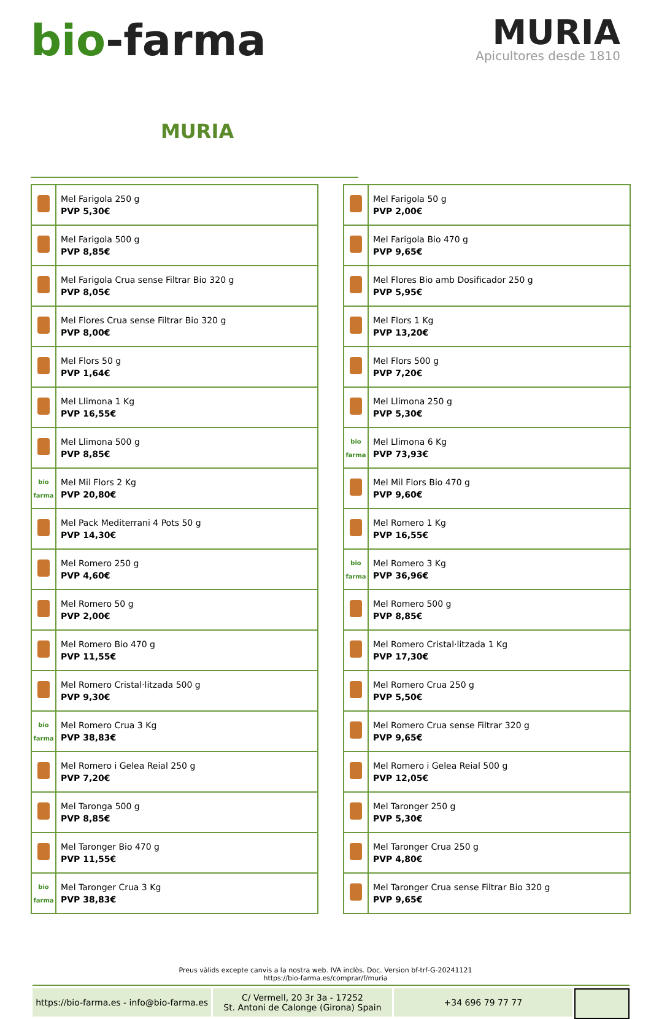bio-farma
MURIA
Apicultores desde 1810
MURIA
| | Mel Farigola 250 g PVP 5,30€ |
| | Mel Farigola 500 g PVP 8,85€ |
| | Mel Farigola Crua sense Filtrar Bio 320 g PVP 8,05€ |
| | Mel Flores Crua sense Filtrar Bio 320 g PVP 8,00€ |
| | Mel Flors 50 g PVP 1,64€ |
| | Mel Llimona 1 Kg PVP 16,55€ |
| | Mel Llimona 500 g PVP 8,85€ |
| bio farma | Mel Mil Flors 2 Kg PVP 20,80€ |
| | Mel Pack Mediterrani 4 Pots 50 g PVP 14,30€ |
| | Mel Romero 250 g PVP 4,60€ |
| | Mel Romero 50 g PVP 2,00€ |
| | Mel Romero Bio 470 g PVP 11,55€ |
| | Mel Romero Cristal·litzada 500 g PVP 9,30€ |
| bio farma | Mel Romero Crua 3 Kg PVP 38,83€ |
| | Mel Romero i Gelea Reial 250 g PVP 7,20€ |
| | Mel Taronga 500 g PVP 8,85€ |
| | Mel Taronger Bio 470 g PVP 11,55€ |
| bio farma | Mel Taronger Crua 3 Kg PVP 38,83€ |
| | Mel Farigola 50 g PVP 2,00€ |
| | Mel Farigola Bio 470 g PVP 9,65€ |
| | Mel Flores Bio amb Dosificador 250 g PVP 5,95€ |
| | Mel Flors 1 Kg PVP 13,20€ |
| | Mel Flors 500 g PVP 7,20€ |
| | Mel Llimona 250 g PVP 5,30€ |
| bio farma | Mel Llimona 6 Kg PVP 73,93€ |
| | Mel Mil Flors Bio 470 g PVP 9,60€ |
| | Mel Romero 1 Kg PVP 16,55€ |
| bio farma | Mel Romero 3 Kg PVP 36,96€ |
| | Mel Romero 500 g PVP 8,85€ |
| | Mel Romero Cristal·litzada 1 Kg PVP 17,30€ |
| | Mel Romero Crua 250 g PVP 5,50€ |
| | Mel Romero Crua sense Filtrar 320 g PVP 9,65€ |
| | Mel Romero i Gelea Reial 500 g PVP 12,05€ |
| | Mel Taronger 250 g PVP 5,30€ |
| | Mel Taronger Crua 250 g PVP 4,80€ |
| | Mel Taronger Crua sense Filtrar Bio 320 g PVP 9,65€ |
Preus vàlids excepte canvis a la nostra web. IVA inclòs. Doc. Version bf-trf-G-20241121
https://bio-farma.es/comprar/f/muria
https://bio-farma.es - info@bio-farma.es
C/ Vermell, 20 3r 3a - 17252
St. Antoni de Calonge (Girona) Spain
+34 696 79 77 77